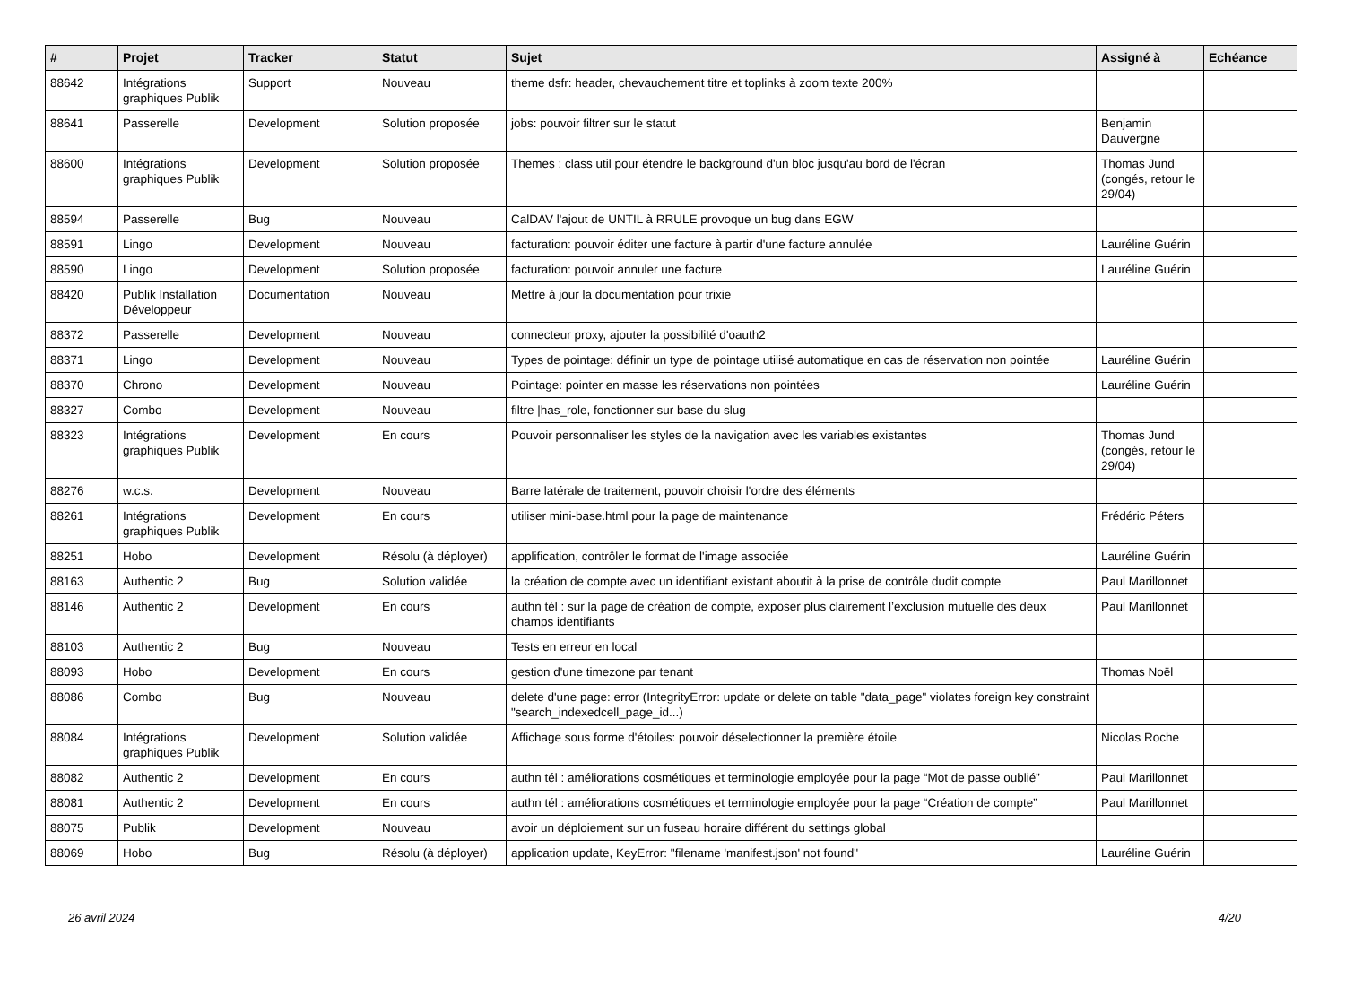| # | Projet | Tracker | Statut | Sujet | Assigné à | Echéance |
| --- | --- | --- | --- | --- | --- | --- |
| 88642 | Intégrations graphiques Publik | Support | Nouveau | theme dsfr: header, chevauchement titre et toplinks à zoom texte 200% | | |
| 88641 | Passerelle | Development | Solution proposée | jobs: pouvoir filtrer sur le statut | Benjamin Dauvergne | |
| 88600 | Intégrations graphiques Publik | Development | Solution proposée | Themes : class util pour étendre le background d'un bloc jusqu'au bord de l'écran | Thomas Jund (congés, retour le 29/04) | |
| 88594 | Passerelle | Bug | Nouveau | CalDAV l'ajout de UNTIL à RRULE provoque un bug dans EGW | | |
| 88591 | Lingo | Development | Nouveau | facturation: pouvoir éditer une facture à partir d'une facture annulée | Lauréline Guérin | |
| 88590 | Lingo | Development | Solution proposée | facturation: pouvoir annuler une facture | Lauréline Guérin | |
| 88420 | Publik Installation Développeur | Documentation | Nouveau | Mettre à jour la documentation pour trixie | | |
| 88372 | Passerelle | Development | Nouveau | connecteur proxy, ajouter la possibilité d'oauth2 | | |
| 88371 | Lingo | Development | Nouveau | Types de pointage: définir un type de pointage utilisé automatique en cas de réservation non pointée | Lauréline Guérin | |
| 88370 | Chrono | Development | Nouveau | Pointage: pointer en masse les réservations non pointées | Lauréline Guérin | |
| 88327 | Combo | Development | Nouveau | filtre /has_role, fonctionner sur base du slug | | |
| 88323 | Intégrations graphiques Publik | Development | En cours | Pouvoir personnaliser les styles de la navigation avec les variables existantes | Thomas Jund (congés, retour le 29/04) | |
| 88276 | w.c.s. | Development | Nouveau | Barre latérale de traitement, pouvoir choisir l'ordre des éléments | | |
| 88261 | Intégrations graphiques Publik | Development | En cours | utiliser mini-base.html pour la page de maintenance | Frédéric Péters | |
| 88251 | Hobo | Development | Résolu (à déployer) | applification, contrôler le format de l'image associée | Lauréline Guérin | |
| 88163 | Authentic 2 | Bug | Solution validée | la création de compte avec un identifiant existant aboutit à la prise de contrôle dudit compte | Paul Marillonnet | |
| 88146 | Authentic 2 | Development | En cours | authn tél : sur la page de création de compte, exposer plus clairement l’exclusion mutuelle des deux champs identifiants | Paul Marillonnet | |
| 88103 | Authentic 2 | Bug | Nouveau | Tests en erreur en local | | |
| 88093 | Hobo | Development | En cours | gestion d'une timezone par tenant | Thomas Noël | |
| 88086 | Combo | Bug | Nouveau | delete d'une page: error (IntegrityError: update or delete on table "data_page" violates foreign key constraint "search_indexedcell_page_id...) | | |
| 88084 | Intégrations graphiques Publik | Development | Solution validée | Affichage sous forme d'étoiles: pouvoir déselectionner la première étoile | Nicolas Roche | |
| 88082 | Authentic 2 | Development | En cours | authn tél : améliorations cosmétiques et terminologie employée pour la page “Mot de passe oublié” | Paul Marillonnet | |
| 88081 | Authentic 2 | Development | En cours | authn tél : améliorations cosmétiques et terminologie employée pour la page “Création de compte” | Paul Marillonnet | |
| 88075 | Publik | Development | Nouveau | avoir un déploiement sur un fuseau horaire différent du settings global | | |
| 88069 | Hobo | Bug | Résolu (à déployer) | application update, KeyError: "filename 'manifest.json' not found" | Lauréline Guérin | |
26 avril 2024 4/20